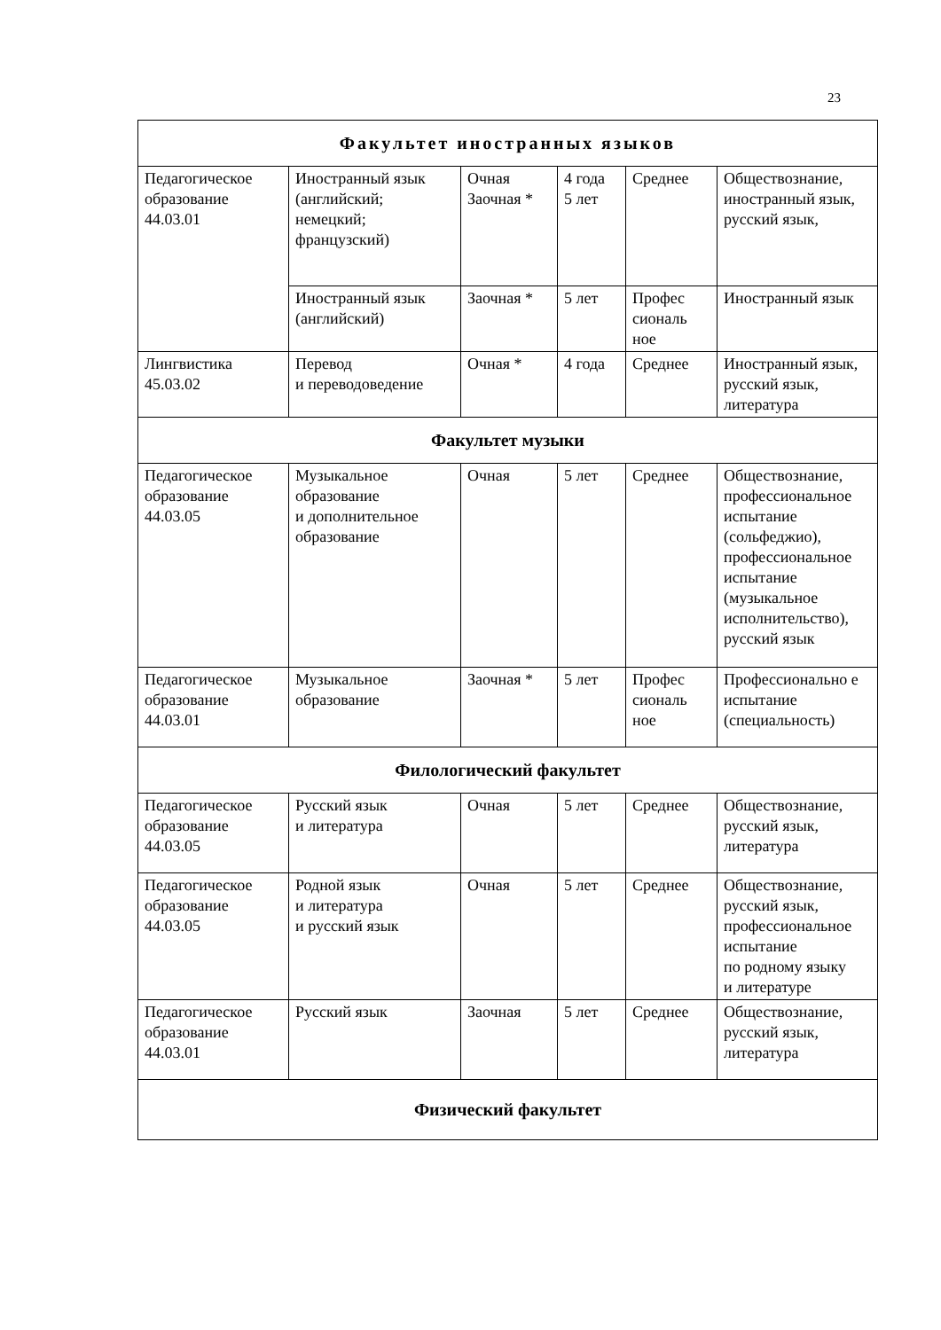23
| Факультет иностранных языков | | | | | |
| Педагогическое образование 44.03.01 | Иностранный язык (английский; немецкий; французский) | Очная Заочная * | 4 года 5 лет | Среднее | Обществознание, иностранный язык, русский язык, |
| | Иностранный язык (английский) | Заочная * | 5 лет | Профес сиональ ное | Иностранный язык |
| Лингвистика 45.03.02 | Перевод и переводоведение | Очная * | 4 года | Среднее | Иностранный язык, русский язык, литература |
| Факультет музыки | | | | | |
| Педагогическое образование 44.03.05 | Музыкальное образование и дополнительное образование | Очная | 5 лет | Среднее | Обществознание, профессиональное испытание (сольфеджио), профессиональное испытание (музыкальное исполнительство), русский язык |
| Педагогическое образование 44.03.01 | Музыкальное образование | Заочная * | 5 лет | Профес сиональ ное | Профессионально е испытание (специальность) |
| Филологический факультет | | | | | |
| Педагогическое образование 44.03.05 | Русский язык и литература | Очная | 5 лет | Среднее | Обществознание, русский язык, литература |
| Педагогическое образование 44.03.05 | Родной язык и литература и русский язык | Очная | 5 лет | Среднее | Обществознание, русский язык, профессиональное испытание по родному языку и литературе |
| Педагогическое образование 44.03.01 | Русский язык | Заочная | 5 лет | Среднее | Обществознание, русский язык, литература |
| Физический факультет | | | | | |